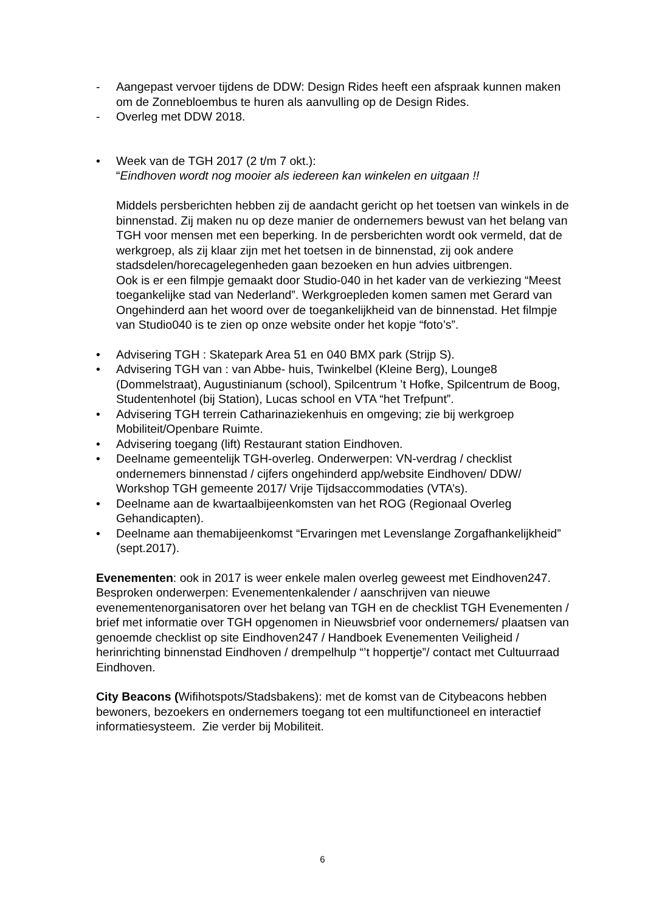- Aangepast vervoer tijdens de DDW: Design Rides heeft een afspraak kunnen maken om de Zonnebloembus te huren als aanvulling op de Design Rides.
- Overleg met DDW 2018.
• Week van de TGH 2017 (2 t/m 7 okt.):
“Eindhoven wordt nog mooier als iedereen kan winkelen en uitgaan !!
Middels persberichten hebben zij de aandacht gericht op het toetsen van winkels in de binnenstad. Zij maken nu op deze manier de ondernemers bewust van het belang van TGH voor mensen met een beperking. In de persberichten wordt ook vermeld, dat de werkgroep, als zij klaar zijn met het toetsen in de binnenstad, zij ook andere stadsdelen/horecagelegenheden gaan bezoeken en hun advies uitbrengen.
Ook is er een filmpje gemaakt door Studio-040 in het kader van de verkiezing “Meest toegankelijke stad van Nederland”. Werkgroepleden komen samen met Gerard van Ongehinderd aan het woord over de toegankelijkheid van de binnenstad. Het filmpje van Studio040 is te zien op onze website onder het kopje “foto’s”.
• Advisering TGH : Skatepark Area 51 en 040 BMX park (Strijp S).
• Advisering TGH van : van Abbe- huis, Twinkelbel (Kleine Berg), Lounge8 (Dommelstraat), Augustinianum (school), Spilcentrum ’t Hofke, Spilcentrum de Boog, Studentenhotel (bij Station), Lucas school en VTA “het Trefpunt”.
• Advisering TGH terrein Catharinaziekenhuis en omgeving; zie bij werkgroep Mobiliteit/Openbare Ruimte.
• Advisering toegang (lift) Restaurant station Eindhoven.
• Deelname gemeentelijk TGH-overleg. Onderwerpen: VN-verdrag / checklist ondernemers binnenstad / cijfers ongehinderd app/website Eindhoven/ DDW/ Workshop TGH gemeente 2017/ Vrije Tijdsaccommodaties (VTA’s).
• Deelname aan de kwartaalbijeenkomsten van het ROG (Regionaal Overleg Gehandicapten).
• Deelname aan themabijeenkomst “Ervaringen met Levenslange Zorgafhankelijkheid” (sept.2017).
Evenementen: ook in 2017 is weer enkele malen overleg geweest met Eindhoven247. Besproken onderwerpen: Evenementenkalender / aanschrijven van nieuwe evenementenorganisatoren over het belang van TGH en de checklist TGH Evenementen / brief met informatie over TGH opgenomen in Nieuwsbrief voor ondernemers/ plaatsen van genoemde checklist op site Eindhoven247 / Handboek Evenementen Veiligheid / herinrichting binnenstad Eindhoven / drempelhulp “’t hoppertje”/ contact met Cultuurraad Eindhoven.
City Beacons (Wifihotspots/Stadsbakens): met de komst van de Citybeacons hebben bewoners, bezoekers en ondernemers toegang tot een multifunctioneel en interactief informatiesysteem. Zie verder bij Mobiliteit.
6